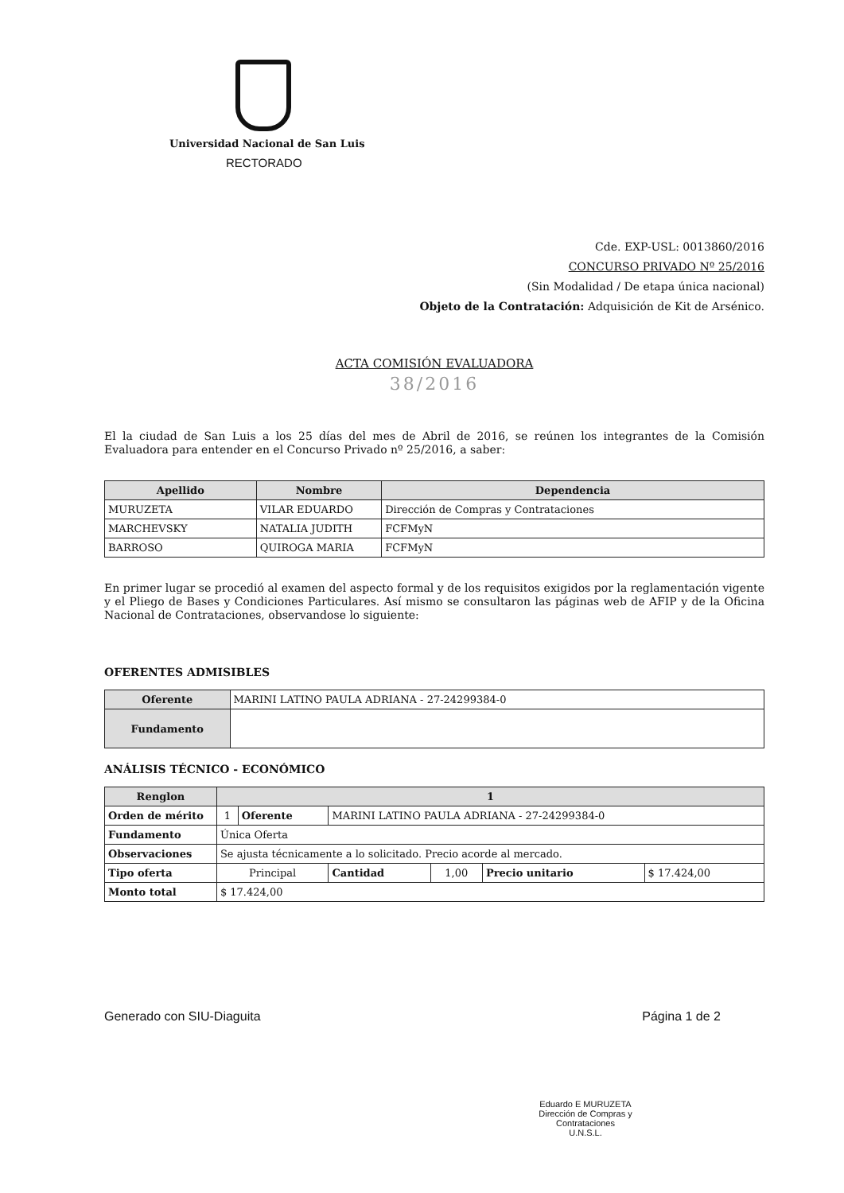Universidad Nacional de San Luis
RECTORADO
Cde. EXP-USL: 0013860/2016
CONCURSO PRIVADO Nº 25/2016
(Sin Modalidad / De etapa única nacional)
Objeto de la Contratación: Adquisición de Kit de Arsénico.
ACTA COMISIÓN EVALUADORA
38/2016
El la ciudad de San Luis a los 25 días del mes de Abril de 2016, se reúnen los integrantes de la Comisión Evaluadora para entender en el Concurso Privado nº 25/2016, a saber:
| Apellido | Nombre | Dependencia |
| --- | --- | --- |
| MURUZETA | VILAR EDUARDO | Dirección de Compras y Contrataciones |
| MARCHEVSKY | NATALIA JUDITH | FCFMyN |
| BARROSO | QUIROGA MARIA | FCFMyN |
En primer lugar se procedió al examen del aspecto formal y de los requisitos exigidos por la reglamentación vigente y el Pliego de Bases y Condiciones Particulares. Así mismo se consultaron las páginas web de AFIP y de la Oficina Nacional de Contrataciones, observandose lo siguiente:
OFERENTES ADMISIBLES
| Oferente | MARINI LATINO PAULA ADRIANA - 27-24299384-0 |
| Fundamento | |
ANÁLISIS TÉCNICO - ECONÓMICO
| Renglon | 1 | | | | | |
| Orden de mérito | 1 | Oferente | MARINI LATINO PAULA ADRIANA - 27-24299384-0 | | | |
| Fundamento | Única Oferta | | | | | |
| Observaciones | Se ajusta técnicamente a lo solicitado. Precio acorde al mercado. | | | | | |
| Tipo oferta | Principal | | Cantidad | 1,00 | Precio unitario | $ 17.424,00 |
| Monto total | $ 17.424,00 | | | | | |
Generado con SIU-Diaguita Página 1 de 2
Eduardo E MURUZETA
Dirección de Compras y
Contrataciones
U.N.S.L.